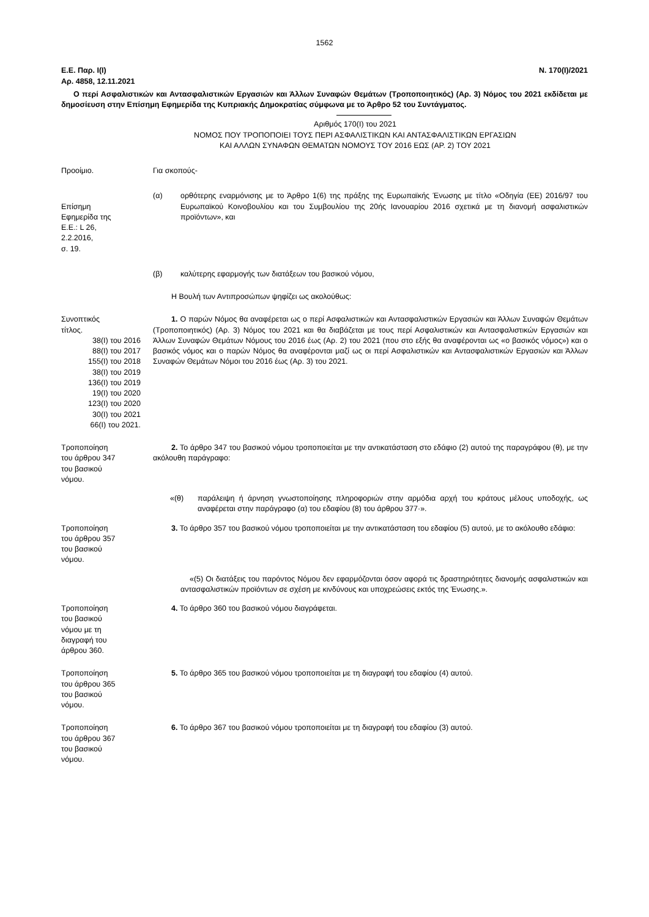1562
Ε.Ε. Παρ. Ι(Ι)
Αρ. 4858, 12.11.2021 Ν. 170(Ι)/2021
Ο περί Ασφαλιστικών και Αντασφαλιστικών Εργασιών και Άλλων Συναφών Θεμάτων (Τροποποιητικός) (Αρ. 3) Νόμος του 2021 εκδίδεται με δημοσίευση στην Επίσημη Εφημερίδα της Κυπριακής Δημοκρατίας σύμφωνα με το Άρθρο 52 του Συντάγματος.
Αριθμός 170(Ι) του 2021
ΝΟΜΟΣ ΠΟΥ ΤΡΟΠΟΠΟΙΕΙ ΤΟΥΣ ΠΕΡΙ ΑΣΦΑΛΙΣΤΙΚΩΝ ΚΑΙ ΑΝΤΑΣΦΑΛΙΣΤΙΚΩΝ ΕΡΓΑΣΙΩΝ
ΚΑΙ ΑΛΛΩΝ ΣΥΝΑΦΩΝ ΘΕΜΑΤΩΝ ΝΟΜΟΥΣ ΤΟΥ 2016 ΕΩΣ (ΑΡ. 2) ΤΟΥ 2021
Προοίμιο. Για σκοπούς-
Επίσημη
Εφημερίδα της
Ε.Ε.: L 26,
2.2.2016,
σ. 19.
(α) ορθότερης εναρμόνισης με το Άρθρο 1(6) της πράξης της Ευρωπαϊκής Ένωσης με τίτλο «Οδηγία (ΕΕ) 2016/97 του Ευρωπαϊκού Κοινοβουλίου και του Συμβουλίου της 20ής Ιανουαρίου 2016 σχετικά με τη διανομή ασφαλιστικών προϊόντων», και
(β) καλύτερης εφαρμογής των διατάξεων του βασικού νόμου,
Η Βουλή των Αντιπροσώπων ψηφίζει ως ακολούθως:
Συνοπτικός
τίτλος.
38(Ι) του 2016
88(Ι) του 2017
155(Ι) του 2018
38(Ι) του 2019
136(Ι) του 2019
19(Ι) του 2020
123(Ι) του 2020
30(Ι) του 2021
66(Ι) του 2021.
1. Ο παρών Νόμος θα αναφέρεται ως ο περί Ασφαλιστικών και Αντασφαλιστικών Εργασιών και Άλλων Συναφών Θεμάτων (Τροποποιητικός) (Αρ. 3) Νόμος του 2021 και θα διαβάζεται με τους περί Ασφαλιστικών και Αντασφαλιστικών Εργασιών και Άλλων Συναφών Θεμάτων Νόμους του 2016 έως (Αρ. 2) του 2021 (που στο εξής θα αναφέρονται ως «ο βασικός νόμος») και ο βασικός νόμος και ο παρών Νόμος θα αναφέρονται μαζί ως οι περί Ασφαλιστικών και Αντασφαλιστικών Εργασιών και Άλλων Συναφών Θεμάτων Νόμοι του 2016 έως (Αρ. 3) του 2021.
Τροποποίηση
του άρθρου 347
του βασικού
νόμου.
2. Το άρθρο 347 του βασικού νόμου τροποποιείται με την αντικατάσταση στο εδάφιο (2) αυτού της παραγράφου (θ), με την ακόλουθη παράγραφο:
«(θ) παράλειψη ή άρνηση γνωστοποίησης πληροφοριών στην αρμόδια αρχή του κράτους μέλους υποδοχής, ως αναφέρεται στην παράγραφο (α) του εδαφίου (8) του άρθρου 377·».
Τροποποίηση
του άρθρου 357
του βασικού
νόμου.
3. Το άρθρο 357 του βασικού νόμου τροποποιείται με την αντικατάσταση του εδαφίου (5) αυτού, με το ακόλουθο εδάφιο:
«(5) Οι διατάξεις του παρόντος Νόμου δεν εφαρμόζονται όσον αφορά τις δραστηριότητες διανομής ασφαλιστικών και αντασφαλιστικών προϊόντων σε σχέση με κινδύνους και υποχρεώσεις εκτός της Ένωσης.».
Τροποποίηση
του βασικού
νόμου με τη
διαγραφή του
άρθρου 360.
4. Το άρθρο 360 του βασικού νόμου διαγράφεται.
Τροποποίηση
του άρθρου 365
του βασικού
νόμου.
5. Το άρθρο 365 του βασικού νόμου τροποποιείται με τη διαγραφή του εδαφίου (4) αυτού.
Τροποποίηση
του άρθρου 367
του βασικού
νόμου.
6. Το άρθρο 367 του βασικού νόμου τροποποιείται με τη διαγραφή του εδαφίου (3) αυτού.